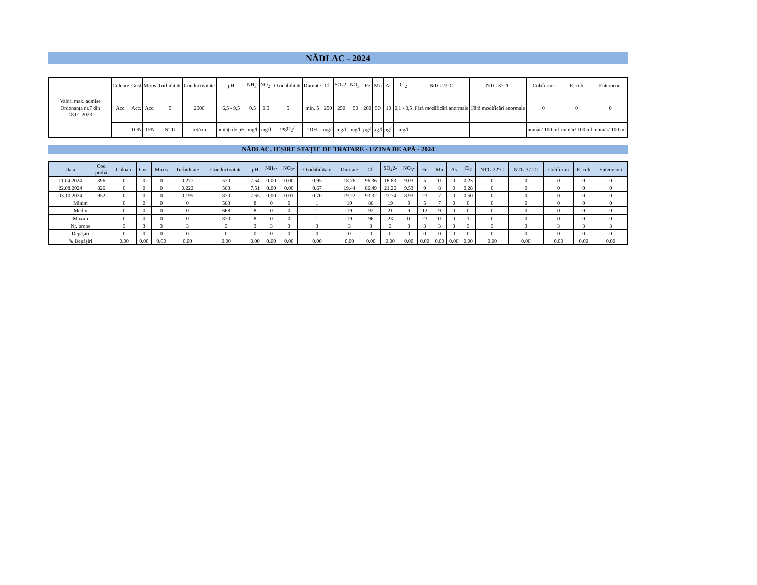NĂDLAC - 2024
| Valori max. admise Ordonanța nr.7 din 18.01.2023 | Culoare | Gust | Miros | Turbiditate | Conductivitate | pH | NH<sub>3</sub>- | NO<sub>2</sub>- | Oxidabilitate | Duritate | Cl- | SO<sub>4</sub>2- | NO<sub>3</sub>- | Fe | Mn | As | Cl<sub>2</sub> | NTG 22°C | NTG 37 °C | Coliformi | E. coli | Enterococi |
| | Acc. | Acc. | Acc. | 5 | 2500 | 6,5 - 9,5 | 0.5 | 0.5 | 5 | min. 5 | 250 | 250 | 50 | 200 | 50 | 10 | 0,1 - 0,5 | Fără modificări anormale | Fără modificări anormale | 0 | 0 | 0 |
| | - | TON | TFN | NTU | µS/cm | unități de pH | mg/l | mg/l | mgO<sub>2</sub>/l | °DH | mg/l | mg/l | mg/l | µg/l | µg/l | µg/l | mg/l | - | - | număr/ 100 ml | număr/ 100 ml | număr/ 100 ml |
NĂDLAC, IEȘIRE STAȚIE DE TRATARE - UZINA DE APĂ - 2024
| Data | Cod probă | Culoare | Gust | Miros | Turbiditate | Conductivitate | pH | NH<sub>3</sub>- | NO<sub>2</sub>- | Oxidabilitate | Duritate | Cl- | SO<sub>4</sub>2- | NO<sub>3</sub>- | Fe | Mn | As | Cl<sub>2</sub> | NTG 22°C | NTG 37 °C | Coliformi | E. coli | Enterococi |
| --- | --- | --- | --- | --- | --- | --- | --- | --- | --- | --- | --- | --- | --- | --- | --- | --- | --- | --- | --- | --- | --- | --- | --- |
| 11.04.2024 | 396 | 0 | 0 | 0 | 0.277 | 570 | 7.54 | 0.00 | 0.00 | 0.95 | 18.76 | 96.36 | 18.83 | 9.03 | 5 | 11 | 0 | 0.23 | 0 | 0 | 0 | 0 | 0 |
| 22.08.2024 | 826 | 0 | 0 | 0 | 0.222 | 563 | 7.51 | 0.00 | 0.00 | 0.67 | 19.44 | 86.49 | 21.26 | 9.53 | 9 | 8 | 0 | 0.28 | 0 | 0 | 0 | 0 | 0 |
| 03.10.2024 | 952 | 0 | 0 | 0 | 0.195 | 870 | 7.65 | 0.00 | 0.01 | 0.70 | 19.22 | 93.32 | 22.74 | 8.93 | 23 | 7 | 0 | 0.50 | 0 | 0 | 0 | 0 | 0 |
| Minim | | 0 | 0 | 0 | 0 | 563 | 8 | 0 | 0 | 1 | 19 | 86 | 19 | 9 | 5 | 7 | 0 | 0 | 0 | 0 | 0 | 0 | 0 |
| Mediu | | 0 | 0 | 0 | 0 | 668 | 8 | 0 | 0 | 1 | 19 | 92 | 21 | 9 | 12 | 9 | 0 | 0 | 0 | 0 | 0 | 0 | 0 |
| Maxim | | 0 | 0 | 0 | 0 | 870 | 8 | 0 | 0 | 1 | 19 | 96 | 23 | 10 | 23 | 11 | 0 | 1 | 0 | 0 | 0 | 0 | 0 |
| Nr. probe | | 3 | 3 | 3 | 3 | 3 | 3 | 3 | 3 | 3 | 3 | 3 | 3 | 3 | 3 | 3 | 3 | 3 | 3 | 3 | 3 | 3 | 3 |
| Depășiri | | 0 | 0 | 0 | 0 | 0 | 0 | 0 | 0 | 0 | 0 | 0 | 0 | 0 | 0 | 0 | 0 | 0 | 0 | 0 | 0 | 0 | 0 |
| % Depășiri | | 0.00 | 0.00 | 0.00 | 0.00 | 0.00 | 0.00 | 0.00 | 0.00 | 0.00 | 0.00 | 0.00 | 0.00 | 0.00 | 0.00 | 0.00 | 0.00 | 0.00 | 0.00 | 0.00 | 0.00 | 0.00 | 0.00 |